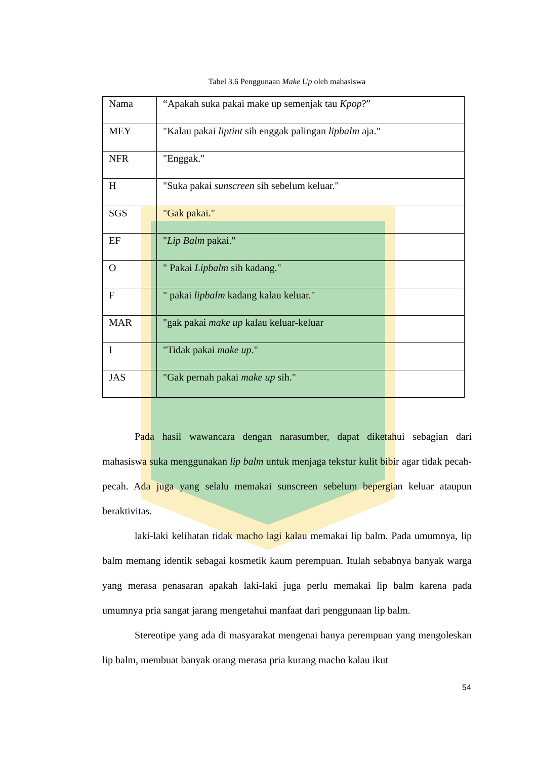Tabel 3.6 Penggunaan Make Up oleh mahasiswa
| Nama | “Apakah suka pakai make up semenjak tau Kpop ?” |
| MEY | "Kalau pakai liptint sih enggak palingan lipbalm aja." |
| NFR | "Enggak." |
| H | "Suka pakai sunscreen sih sebelum keluar." |
| SGS | "Gak pakai." |
| EF | " Lip Balm pakai." |
| O | " Pakai Lipbalm sih kadang." |
| F | " pakai lipbalm kadang kalau keluar." |
| MAR | "gak pakai make up kalau keluar-keluar |
| I | "Tidak pakai make up ." |
| JAS | "Gak pernah pakai make up sih." |
Pada hasil wawancara dengan narasumber, dapat diketahui sebagian dari mahasiswa suka menggunakan lip balm untuk menjaga tekstur kulit bibir agar tidak pecah-pecah. Ada juga yang selalu memakai sunscreen sebelum bepergian keluar ataupun beraktivitas.
laki-laki kelihatan tidak macho lagi kalau memakai lip balm. Pada umumnya, lip balm memang identik sebagai kosmetik kaum perempuan. Itulah sebabnya banyak warga yang merasa penasaran apakah laki-laki juga perlu memakai lip balm karena pada umumnya pria sangat jarang mengetahui manfaat dari penggunaan lip balm.
Stereotipe yang ada di masyarakat mengenai hanya perempuan yang mengoleskan lip balm, membuat banyak orang merasa pria kurang macho kalau ikut
54